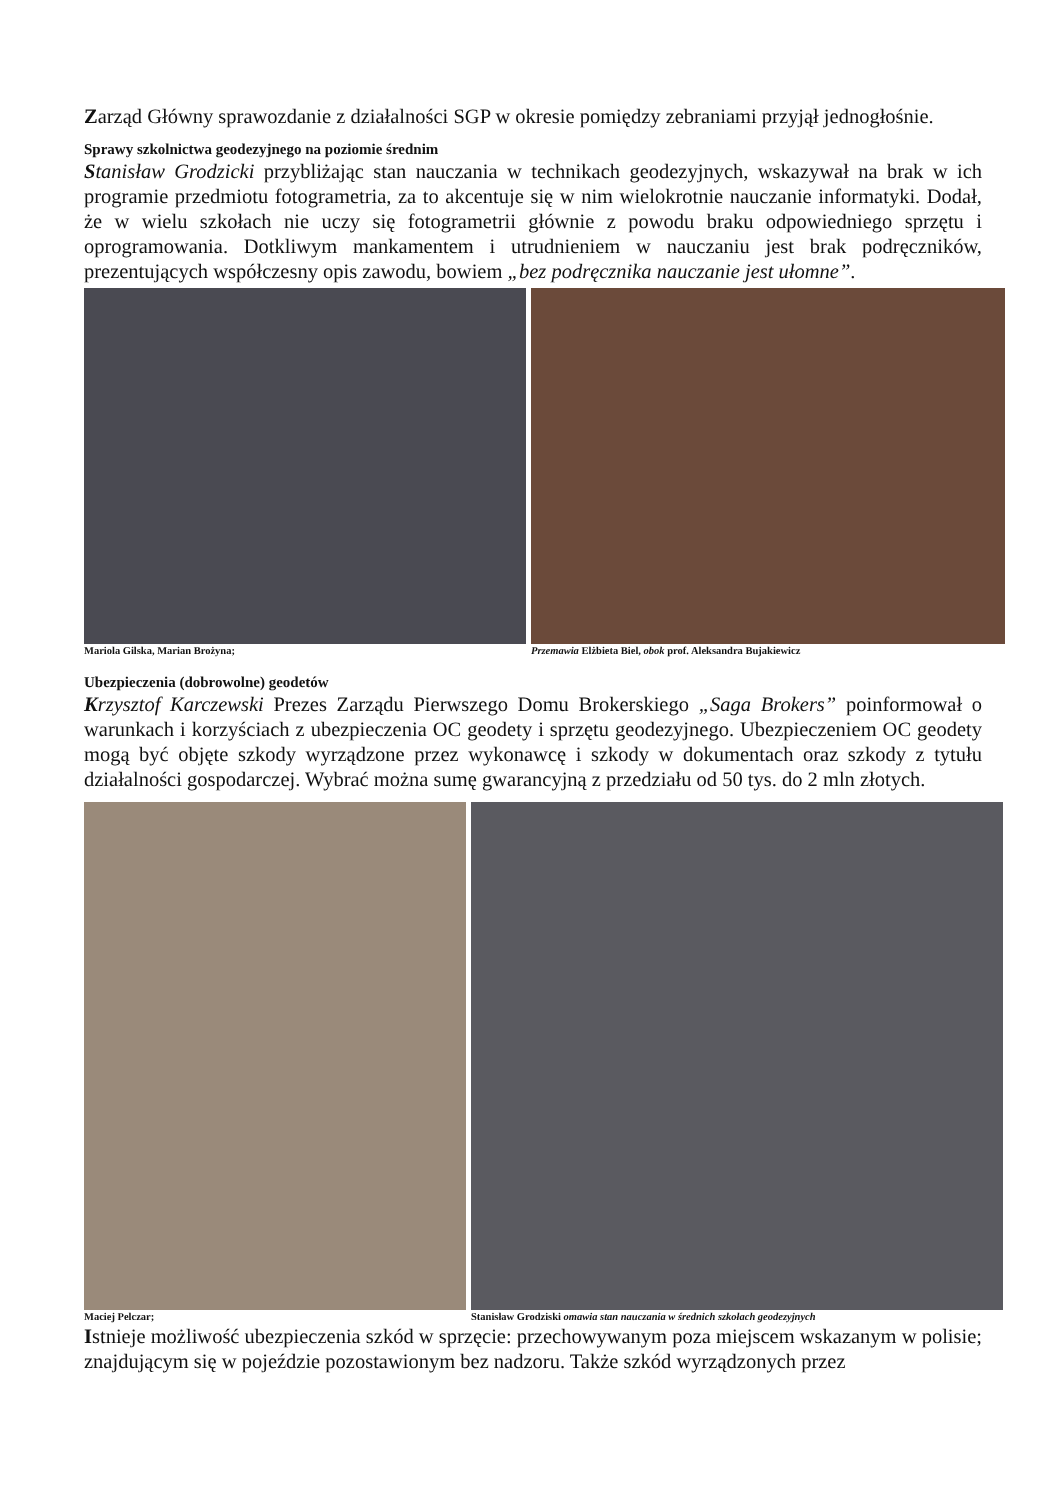Zarząd Główny sprawozdanie z działalności SGP w okresie pomiędzy zebraniami przyjął jednogłośnie.
Sprawy szkolnictwa geodezyjnego na poziomie średnim
Stanisław Grodzicki przybliżając stan nauczania w technikach geodezyjnych, wskazywał na brak w ich programie przedmiotu fotogrametria, za to akcentuje się w nim wielokrotnie nauczanie informatyki. Dodał, że w wielu szkołach nie uczy się fotogrametrii głównie z powodu braku odpowiedniego sprzętu i oprogramowania. Dotkliwym mankamentem i utrudnieniem w nauczaniu jest brak podręczników, prezentujących współczesny opis zawodu, bowiem „bez podręcznika nauczanie jest ułomne”.
Mariola Gilska, Marian Brożyna;
Przemawia Elżbieta Biel, obok prof. Aleksandra Bujakiewicz
Ubezpieczenia (dobrowolne) geodetów
Krzysztof Karczewski Prezes Zarządu Pierwszego Domu Brokerskiego „Saga Brokers” poinformował o warunkach i korzyściach z ubezpieczenia OC geodety i sprzętu geodezyjnego. Ubezpieczeniem OC geodety mogą być objęte szkody wyrządzone przez wykonawcę i szkody w dokumentach oraz szkody z tytułu działalności gospodarczej. Wybrać można sumę gwarancyjną z przedziału od 50 tys. do 2 mln złotych.
Maciej Pelczar; Stanisław Grodziski omawia stan nauczania w średnich szkołach geodezyjnych
Istnieje możliwość ubezpieczenia szkód w sprzęcie: przechowywanym poza miejscem wskazanym w polisie; znajdującym się w pojeździe pozostawionym bez nadzoru. Także szkód wyrządzonych przez